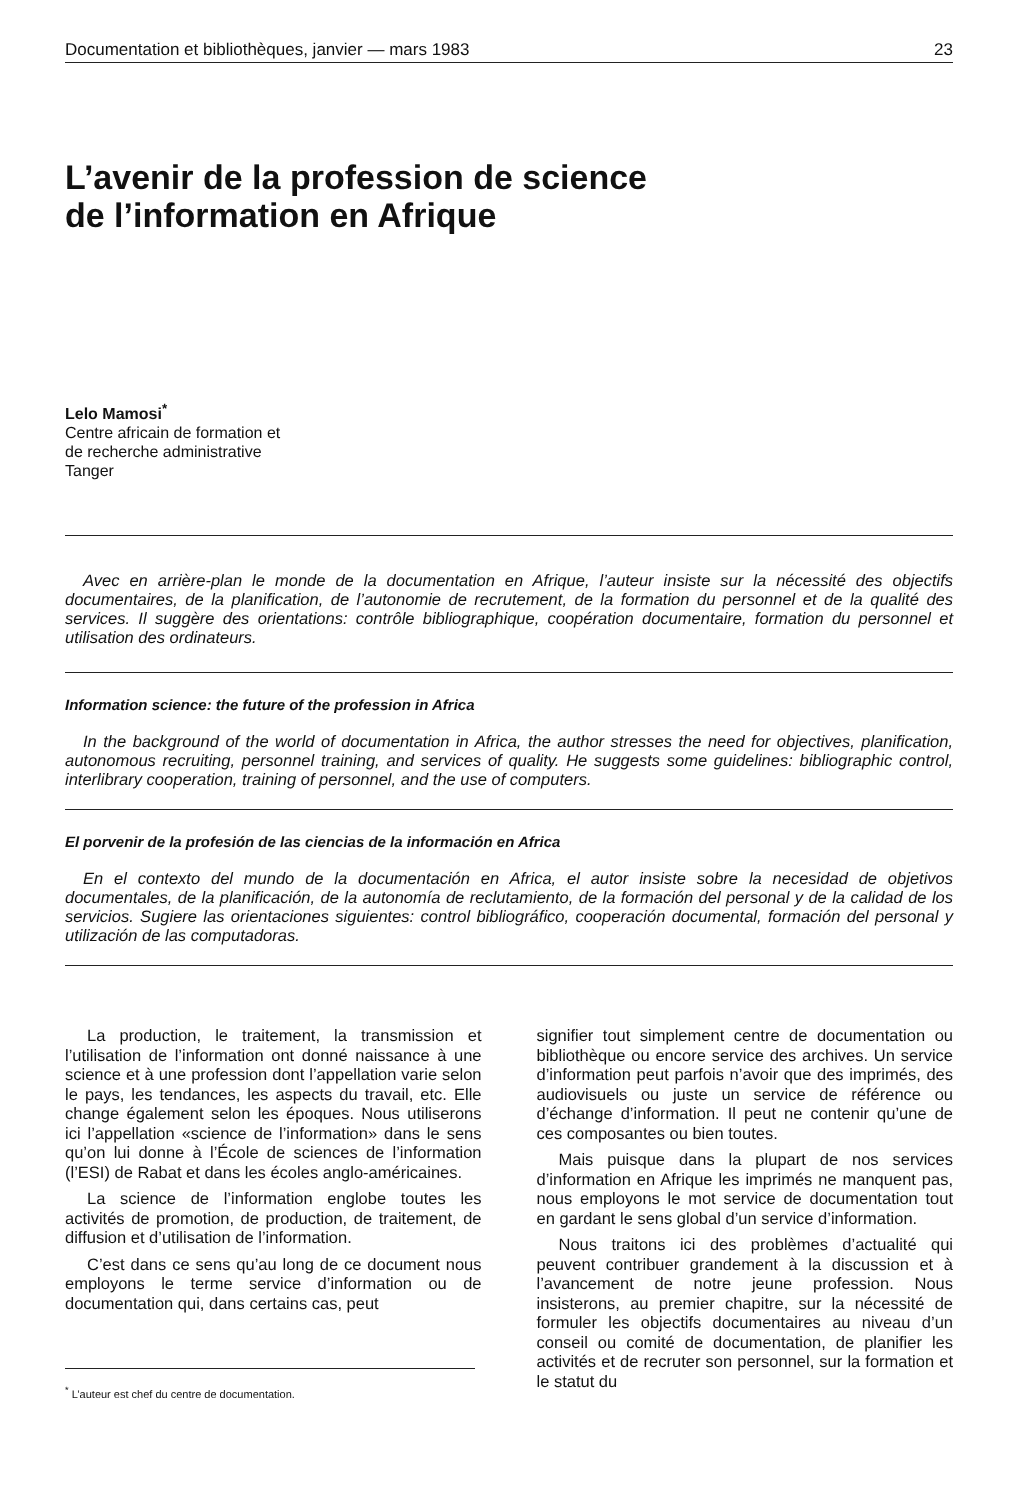Documentation et bibliothèques, janvier — mars 1983 23
L’avenir de la profession de science
de l’information en Afrique
Lelo Mamosi<sup>*</sup>
Centre africain de formation et
de recherche administrative
Tanger
Avec en arrière-plan le monde de la documentation en Afrique, l’auteur insiste sur la nécessité des objectifs documentaires, de la planification, de l’autonomie de recrutement, de la formation du personnel et de la qualité des services. Il suggère des orientations: contrôle bibliographique, coopération documentaire, formation du personnel et utilisation des ordinateurs.
Information science: the future of the profession in Africa
In the background of the world of documentation in Africa, the author stresses the need for objectives, planification, autonomous recruiting, personnel training, and services of quality. He suggests some guidelines: bibliographic control, interlibrary cooperation, training of personnel, and the use of computers.
El porvenir de la profesión de las ciencias de la información en Africa
En el contexto del mundo de la documentación en Africa, el autor insiste sobre la necesidad de objetivos documentales, de la planificación, de la autonomía de reclutamiento, de la formación del personal y de la calidad de los servicios. Sugiere las orientaciones siguientes: control bibliográfico, cooperación documental, formación del personal y utilización de las computadoras.
La production, le traitement, la transmission et l’utilisation de l’information ont donné naissance à une science et à une profession dont l’appellation varie selon le pays, les tendances, les aspects du travail, etc. Elle change également selon les époques. Nous utiliserons ici l’appellation «science de l’information» dans le sens qu’on lui donne à l’École de sciences de l’information (l’ESI) de Rabat et dans les écoles anglo-américaines.
La science de l’information englobe toutes les activités de promotion, de production, de traitement, de diffusion et d’utilisation de l’information.
C’est dans ce sens qu’au long de ce document nous employons le terme service d’information ou de documentation qui, dans certains cas, peut
<sup>*</sup> L’auteur est chef du centre de documentation.
signifier tout simplement centre de documentation ou bibliothèque ou encore service des archives. Un service d’information peut parfois n’avoir que des imprimés, des audiovisuels ou juste un service de référence ou d’échange d’information. Il peut ne contenir qu’une de ces composantes ou bien toutes.
Mais puisque dans la plupart de nos services d’information en Afrique les imprimés ne manquent pas, nous employons le mot service de documentation tout en gardant le sens global d’un service d’information.
Nous traitons ici des problèmes d’actualité qui peuvent contribuer grandement à la discussion et à l’avancement de notre jeune profession. Nous insisterons, au premier chapitre, sur la nécessité de formuler les objectifs documentaires au niveau d’un conseil ou comité de documentation, de planifier les activités et de recruter son personnel, sur la formation et le statut du